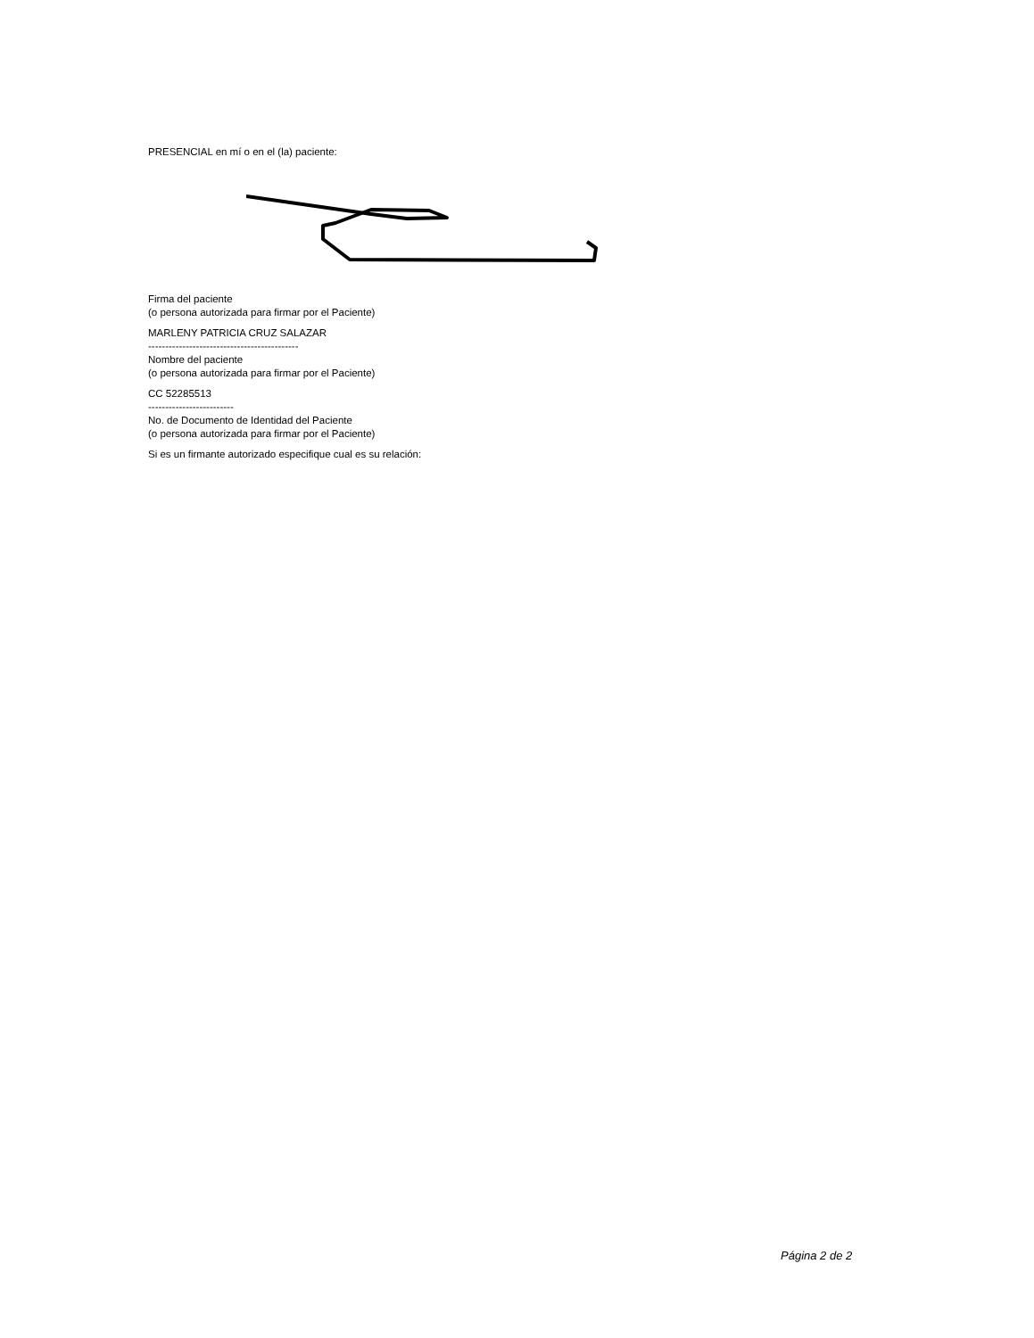PRESENCIAL en mí o en el (la) paciente:
Firma del paciente
(o persona autorizada para firmar por el Paciente)
MARLENY PATRICIA CRUZ SALAZAR
--------------------------------------------
Nombre del paciente
(o persona autorizada para firmar por el Paciente)
CC 52285513
-------------------------
No. de Documento de Identidad del Paciente
(o persona autorizada para firmar por el Paciente)
Si es un firmante autorizado especifique cual es su relación:
Página 2 de 2